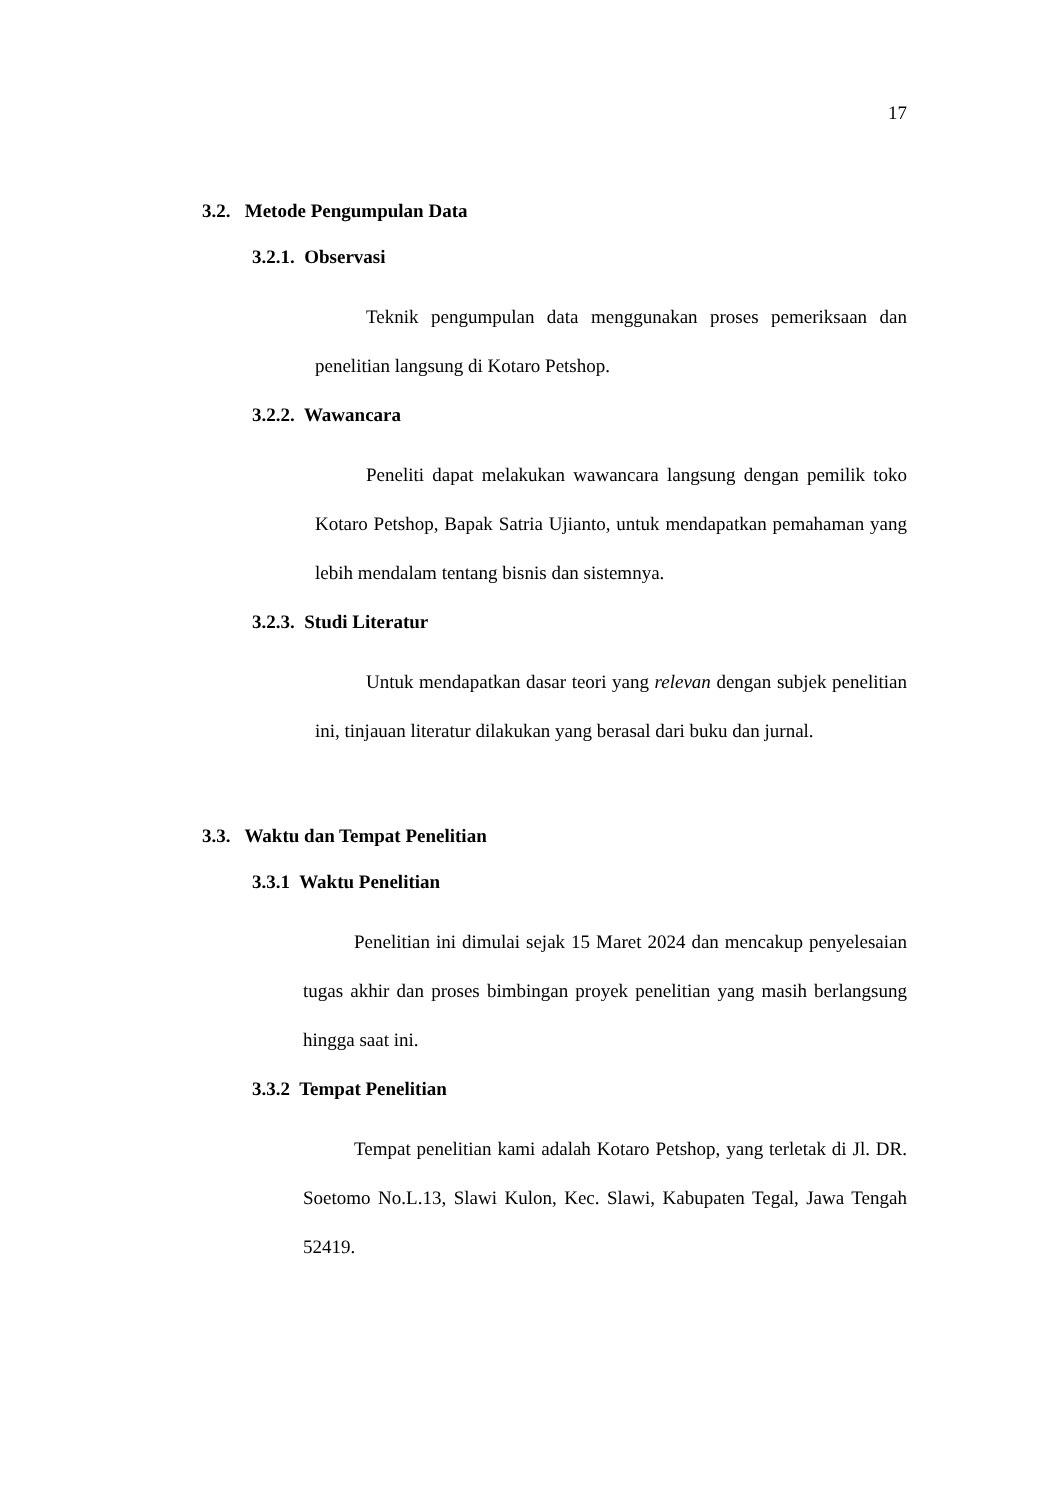17
3.2. Metode Pengumpulan Data
3.2.1. Observasi
Teknik pengumpulan data menggunakan proses pemeriksaan dan penelitian langsung di Kotaro Petshop.
3.2.2. Wawancara
Peneliti dapat melakukan wawancara langsung dengan pemilik toko Kotaro Petshop, Bapak Satria Ujianto, untuk mendapatkan pemahaman yang lebih mendalam tentang bisnis dan sistemnya.
3.2.3. Studi Literatur
Untuk mendapatkan dasar teori yang relevan dengan subjek penelitian ini, tinjauan literatur dilakukan yang berasal dari buku dan jurnal.
3.3. Waktu dan Tempat Penelitian
3.3.1 Waktu Penelitian
Penelitian ini dimulai sejak 15 Maret 2024 dan mencakup penyelesaian tugas akhir dan proses bimbingan proyek penelitian yang masih berlangsung hingga saat ini.
3.3.2 Tempat Penelitian
Tempat penelitian kami adalah Kotaro Petshop, yang terletak di Jl. DR. Soetomo No.L.13, Slawi Kulon, Kec. Slawi, Kabupaten Tegal, Jawa Tengah 52419.